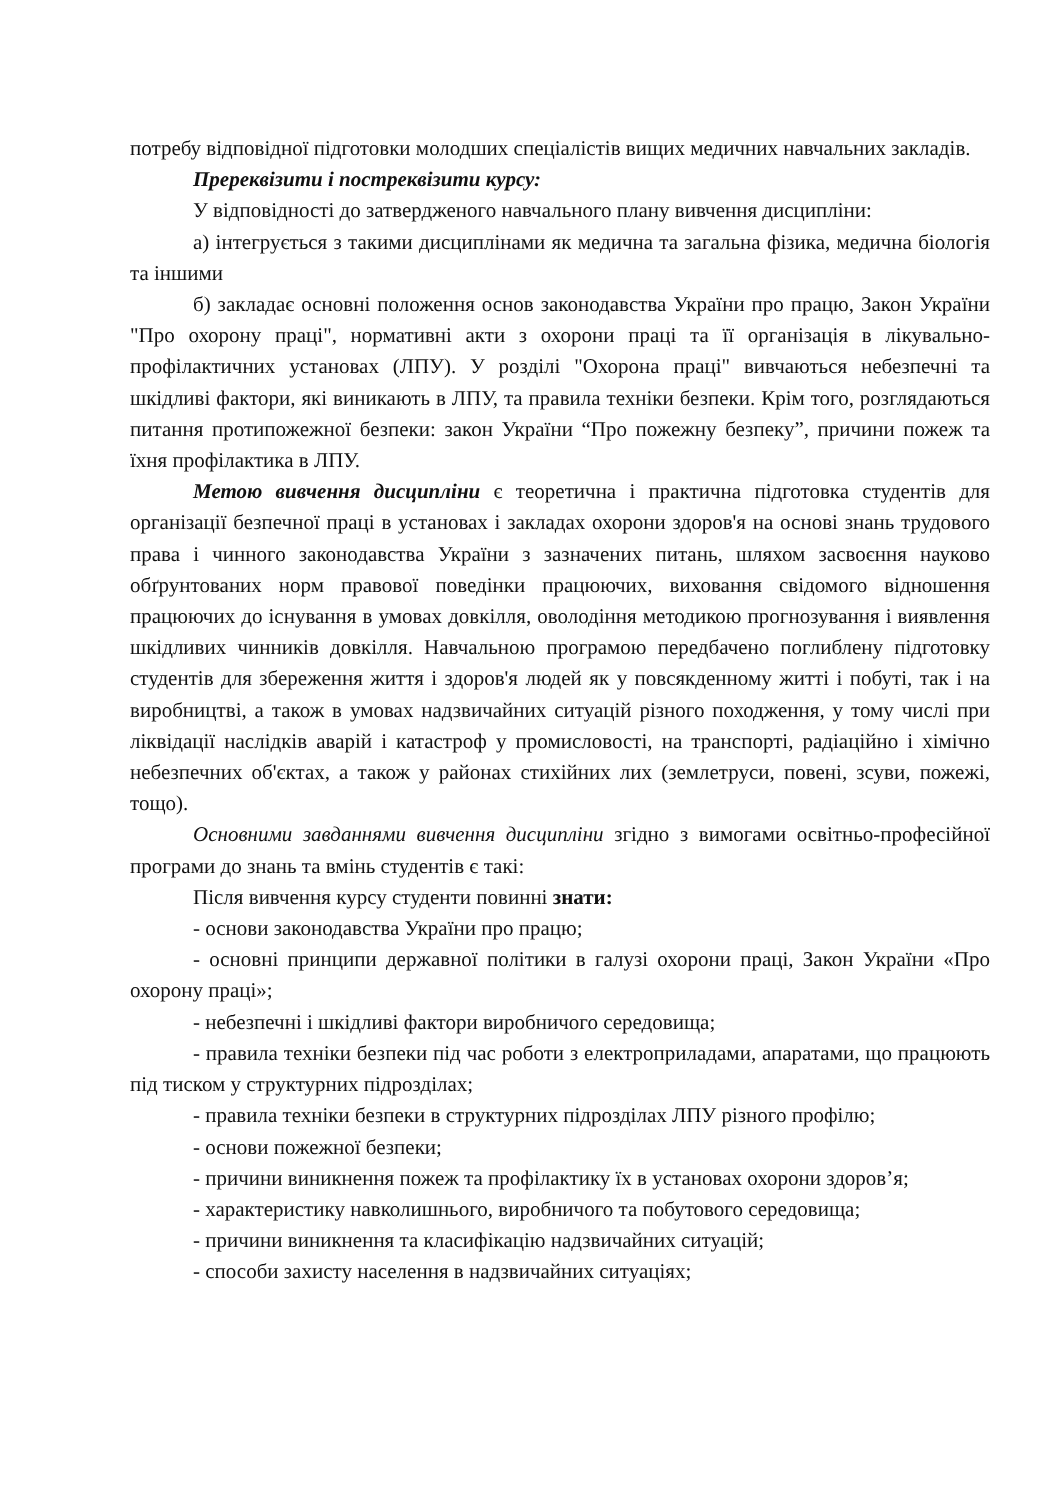потребу відповідної підготовки молодших спеціалістів вищих медичних навчальних закладів.
Пререквізити і постреквізити курсу:
У відповідності до затвердженого навчального плану вивчення дисципліни:
а) інтегрується з такими дисциплінами як медична та загальна фізика, медична біологія та іншими
б) закладає основні положення основ законодавства України про працю, Закон України "Про охорону праці", нормативні акти з охорони праці та її організація в лікувально-профілактичних установах (ЛПУ). У розділі "Охорона праці" вивчаються небезпечні та шкідливі фактори, які виникають в ЛПУ, та правила техніки безпеки. Крім того, розглядаються питання протипожежної безпеки: закон України “Про пожежну безпеку”, причини пожеж та їхня профілактика в ЛПУ.
Метою вивчення дисципліни є теоретична і практична підготовка студентів для організації безпечної праці в установах і закладах охорони здоров'я на основі знань трудового права і чинного законодавства України з зазначених питань, шляхом засвоєння науково обґрунтованих норм правової поведінки працюючих, виховання свідомого відношення працюючих до існування в умовах довкілля, оволодіння методикою прогнозування і виявлення шкідливих чинників довкілля. Навчальною програмою передбачено поглиблену підготовку студентів для збереження життя і здоров'я людей як у повсякденному житті і побуті, так і на виробництві, а також в умовах надзвичайних ситуацій різного походження, у тому числі при ліквідації наслідків аварій і катастроф у промисловості, на транспорті, радіаційно і хімічно небезпечних об'єктах, а також у районах стихійних лих (землетруси, повені, зсуви, пожежі, тощо).
Основними завданнями вивчення дисципліни згідно з вимогами освітньо-професійної програми до знань та вмінь студентів є такі:
Після вивчення курсу студенти повинні знати:
- основи законодавства України про працю;
- основні принципи державної політики в галузі охорони праці, Закон України «Про охорону праці»;
- небезпечні і шкідливі фактори виробничого середовища;
- правила техніки безпеки під час роботи з електроприладами, апаратами, що працюють під тиском у структурних підрозділах;
- правила техніки безпеки в структурних підрозділах ЛПУ різного профілю;
- основи пожежної безпеки;
- причини виникнення пожеж та профілактику їх в установах охорони здоров’я;
- характеристику навколишнього, виробничого та побутового середовища;
- причини виникнення та класифікацію надзвичайних ситуацій;
- способи захисту населення в надзвичайних ситуаціях;